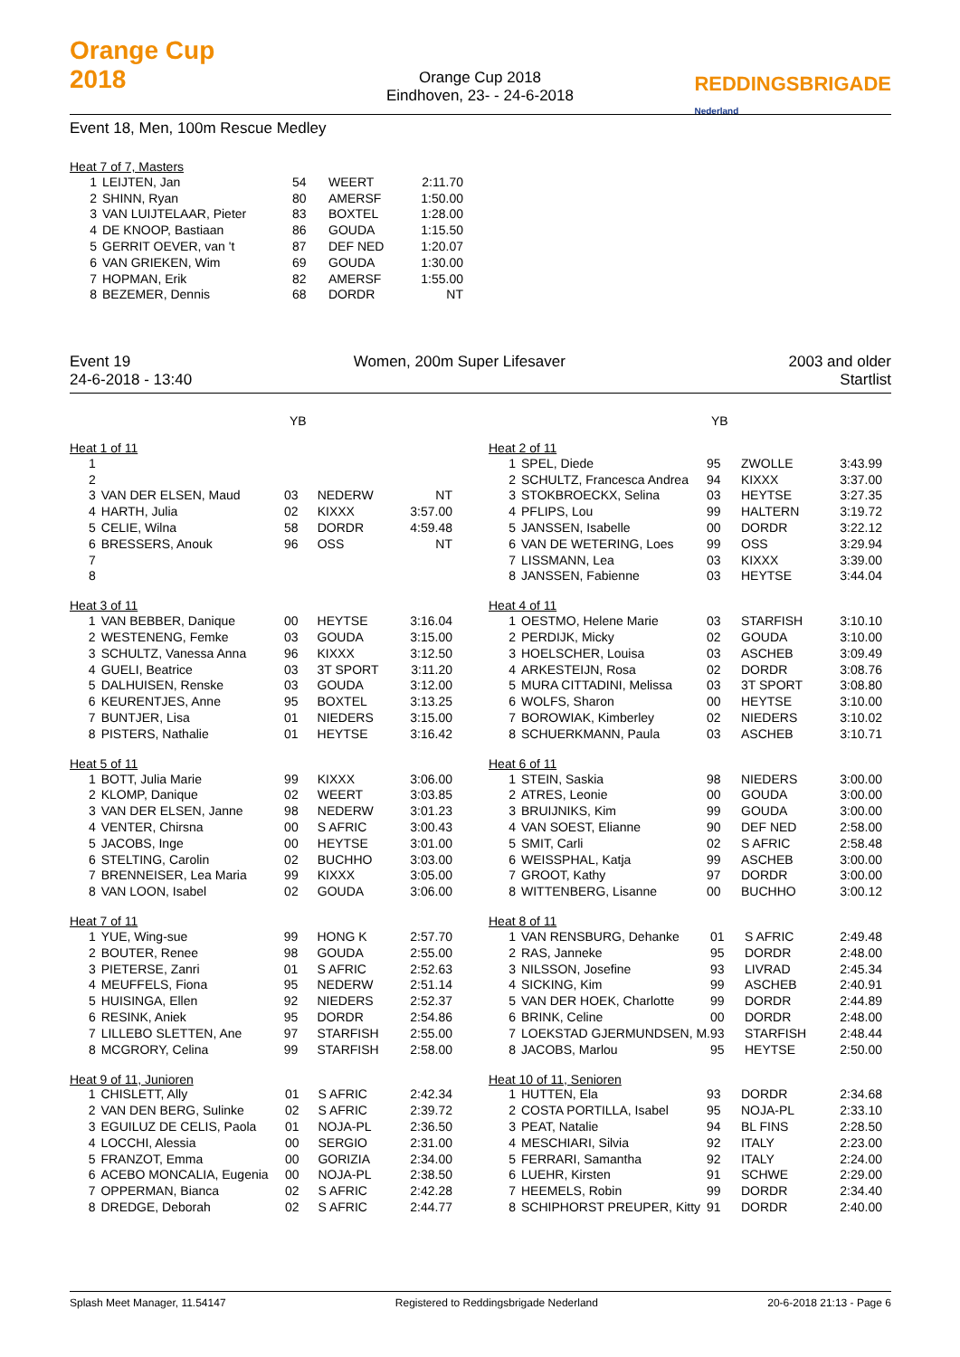Orange Cup
2018
Orange Cup 2018
Eindhoven, 23- - 24-6-2018
REDDINGSBRIGADE
Nederland
Event 18, Men, 100m Rescue Medley
Heat 7 of 7, Masters
| 1 | LEIJTEN, Jan | 54 | WEERT | 2:11.70 |
| 2 | SHINN, Ryan | 80 | AMERSF | 1:50.00 |
| 3 | VAN LUIJTELAAR, Pieter | 83 | BOXTEL | 1:28.00 |
| 4 | DE KNOOP, Bastiaan | 86 | GOUDA | 1:15.50 |
| 5 | GERRIT OEVER, van 't | 87 | DEF NED | 1:20.07 |
| 6 | VAN GRIEKEN, Wim | 69 | GOUDA | 1:30.00 |
| 7 | HOPMAN, Erik | 82 | AMERSF | 1:55.00 |
| 8 | BEZEMER, Dennis | 68 | DORDR | NT |
Event 19 Women, 200m Super Lifesaver 2003 and older
24-6-2018 - 13:40 Startlist
YB
Heat 1 of 11
| 1 | | | | |
| 2 | | | | |
| 3 | VAN DER ELSEN, Maud | 03 | NEDERW | NT |
| 4 | HARTH, Julia | 02 | KIXXX | 3:57.00 |
| 5 | CELIE, Wilna | 58 | DORDR | 4:59.48 |
| 6 | BRESSERS, Anouk | 96 | OSS | NT |
| 7 | | | | |
| 8 | | | | |
Heat 3 of 11
| 1 | VAN BEBBER, Danique | 00 | HEYTSE | 3:16.04 |
| 2 | WESTENENG, Femke | 03 | GOUDA | 3:15.00 |
| 3 | SCHULTZ, Vanessa Anna | 96 | KIXXX | 3:12.50 |
| 4 | GUELI, Beatrice | 03 | 3T SPORT | 3:11.20 |
| 5 | DALHUISEN, Renske | 03 | GOUDA | 3:12.00 |
| 6 | KEURENTJES, Anne | 95 | BOXTEL | 3:13.25 |
| 7 | BUNTJER, Lisa | 01 | NIEDERS | 3:15.00 |
| 8 | PISTERS, Nathalie | 01 | HEYTSE | 3:16.42 |
Heat 5 of 11
| 1 | BOTT, Julia Marie | 99 | KIXXX | 3:06.00 |
| 2 | KLOMP, Danique | 02 | WEERT | 3:03.85 |
| 3 | VAN DER ELSEN, Janne | 98 | NEDERW | 3:01.23 |
| 4 | VENTER, Chirsna | 00 | S AFRIC | 3:00.43 |
| 5 | JACOBS, Inge | 00 | HEYTSE | 3:01.00 |
| 6 | STELTING, Carolin | 02 | BUCHHO | 3:03.00 |
| 7 | BRENNEISER, Lea Maria | 99 | KIXXX | 3:05.00 |
| 8 | VAN LOON, Isabel | 02 | GOUDA | 3:06.00 |
Heat 7 of 11
| 1 | YUE, Wing-sue | 99 | HONG K | 2:57.70 |
| 2 | BOUTER, Renee | 98 | GOUDA | 2:55.00 |
| 3 | PIETERSE, Zanri | 01 | S AFRIC | 2:52.63 |
| 4 | MEUFFELS, Fiona | 95 | NEDERW | 2:51.14 |
| 5 | HUISINGA, Ellen | 92 | NIEDERS | 2:52.37 |
| 6 | RESINK, Aniek | 95 | DORDR | 2:54.86 |
| 7 | LILLEBO SLETTEN, Ane | 97 | STARFISH | 2:55.00 |
| 8 | MCGRORY, Celina | 99 | STARFISH | 2:58.00 |
Heat 9 of 11, Junioren
| 1 | CHISLETT, Ally | 01 | S AFRIC | 2:42.34 |
| 2 | VAN DEN BERG, Sulinke | 02 | S AFRIC | 2:39.72 |
| 3 | EGUILUZ DE CELIS, Paola | 01 | NOJA-PL | 2:36.50 |
| 4 | LOCCHI, Alessia | 00 | SERGIO | 2:31.00 |
| 5 | FRANZOT, Emma | 00 | GORIZIA | 2:34.00 |
| 6 | ACEBO MONCALIA, Eugenia | 00 | NOJA-PL | 2:38.50 |
| 7 | OPPERMAN, Bianca | 02 | S AFRIC | 2:42.28 |
| 8 | DREDGE, Deborah | 02 | S AFRIC | 2:44.77 |
YB
Heat 2 of 11
| 1 | SPEL, Diede | 95 | ZWOLLE | 3:43.99 |
| 2 | SCHULTZ, Francesca Andrea | 94 | KIXXX | 3:37.00 |
| 3 | STOKBROECKX, Selina | 03 | HEYTSE | 3:27.35 |
| 4 | PFLIPS, Lou | 99 | HALTERN | 3:19.72 |
| 5 | JANSSEN, Isabelle | 00 | DORDR | 3:22.12 |
| 6 | VAN DE WETERING, Loes | 99 | OSS | 3:29.94 |
| 7 | LISSMANN, Lea | 03 | KIXXX | 3:39.00 |
| 8 | JANSSEN, Fabienne | 03 | HEYTSE | 3:44.04 |
Heat 4 of 11
| 1 | OESTMO, Helene Marie | 03 | STARFISH | 3:10.10 |
| 2 | PERDIJK, Micky | 02 | GOUDA | 3:10.00 |
| 3 | HOELSCHER, Louisa | 03 | ASCHEB | 3:09.49 |
| 4 | ARKESTEIJN, Rosa | 02 | DORDR | 3:08.76 |
| 5 | MURA CITTADINI, Melissa | 03 | 3T SPORT | 3:08.80 |
| 6 | WOLFS, Sharon | 00 | HEYTSE | 3:10.00 |
| 7 | BOROWIAK, Kimberley | 02 | NIEDERS | 3:10.02 |
| 8 | SCHUERKMANN, Paula | 03 | ASCHEB | 3:10.71 |
Heat 6 of 11
| 1 | STEIN, Saskia | 98 | NIEDERS | 3:00.00 |
| 2 | ATRES, Leonie | 00 | GOUDA | 3:00.00 |
| 3 | BRUIJNIKS, Kim | 99 | GOUDA | 3:00.00 |
| 4 | VAN SOEST, Elianne | 90 | DEF NED | 2:58.00 |
| 5 | SMIT, Carli | 02 | S AFRIC | 2:58.48 |
| 6 | WEISSPHAL, Katja | 99 | ASCHEB | 3:00.00 |
| 7 | GROOT, Kathy | 97 | DORDR | 3:00.00 |
| 8 | WITTENBERG, Lisanne | 00 | BUCHHO | 3:00.12 |
Heat 8 of 11
| 1 | VAN RENSBURG, Dehanke | 01 | S AFRIC | 2:49.48 |
| 2 | RAS, Janneke | 95 | DORDR | 2:48.00 |
| 3 | NILSSON, Josefine | 93 | LIVRAD | 2:45.34 |
| 4 | SICKING, Kim | 99 | ASCHEB | 2:40.91 |
| 5 | VAN DER HOEK, Charlotte | 99 | DORDR | 2:44.89 |
| 6 | BRINK, Celine | 00 | DORDR | 2:48.00 |
| 7 | LOEKSTAD GJERMUNDSEN, M. | 93 | STARFISH | 2:48.44 |
| 8 | JACOBS, Marlou | 95 | HEYTSE | 2:50.00 |
Heat 10 of 11, Senioren
| 1 | HUTTEN, Ela | 93 | DORDR | 2:34.68 |
| 2 | COSTA PORTILLA, Isabel | 95 | NOJA-PL | 2:33.10 |
| 3 | PEAT, Natalie | 94 | BL FINS | 2:28.50 |
| 4 | MESCHIARI, Silvia | 92 | ITALY | 2:23.00 |
| 5 | FERRARI, Samantha | 92 | ITALY | 2:24.00 |
| 6 | LUEHR, Kirsten | 91 | SCHWE | 2:29.00 |
| 7 | HEEMELS, Robin | 99 | DORDR | 2:34.40 |
| 8 | SCHIPHORST PREUPER, Kitty | 91 | DORDR | 2:40.00 |
Splash Meet Manager, 11.54147 Registered to Reddingsbrigade Nederland 20-6-2018 21:13 - Page 6